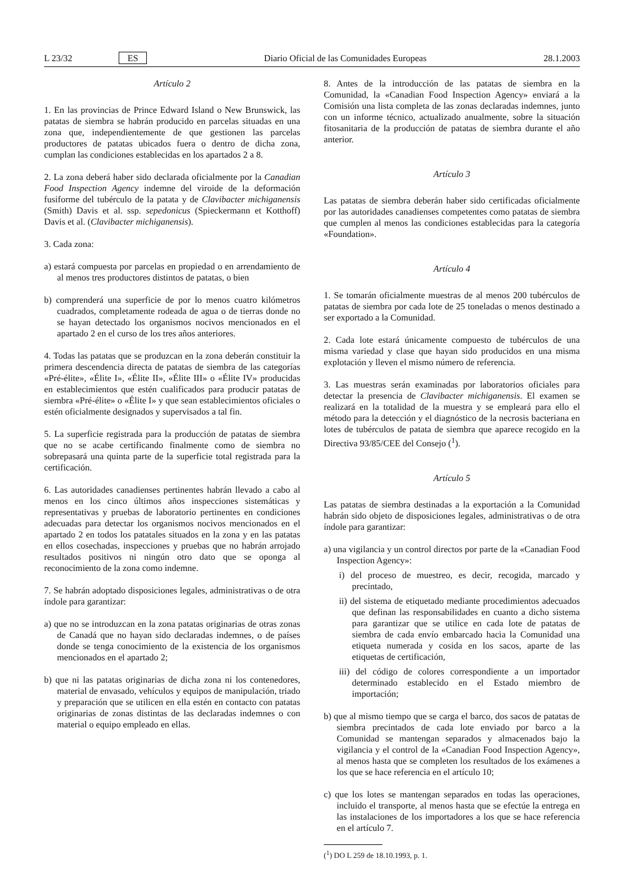L 23/32 ES Diario Oficial de las Comunidades Europeas 28.1.2003
Artículo 2
1. En las provincias de Prince Edward Island o New Brunswick, las patatas de siembra se habrán producido en parcelas situadas en una zona que, independientemente de que gestionen las parcelas productores de patatas ubicados fuera o dentro de dicha zona, cumplan las condiciones establecidas en los apartados 2 a 8.
2. La zona deberá haber sido declarada oficialmente por la Canadian Food Inspection Agency indemne del viroide de la deformación fusiforme del tubérculo de la patata y de Clavibacter michiganensis (Smith) Davis et al. ssp. sepedonicus (Spieckermann et Kotthoff) Davis et al. (Clavibacter michiganensis).
3. Cada zona:
a) estará compuesta por parcelas en propiedad o en arrendamiento de al menos tres productores distintos de patatas, o bien
b) comprenderá una superficie de por lo menos cuatro kilómetros cuadrados, completamente rodeada de agua o de tierras donde no se hayan detectado los organismos nocivos mencionados en el apartado 2 en el curso de los tres años anteriores.
4. Todas las patatas que se produzcan en la zona deberán constituir la primera descendencia directa de patatas de siembra de las categorías «Pré-élite», «Élite I», «Élite II», «Élite III» o «Élite IV» producidas en establecimientos que estén cualificados para producir patatas de siembra «Pré-élite» o «Élite I» y que sean establecimientos oficiales o estén oficialmente designados y supervisados a tal fin.
5. La superficie registrada para la producción de patatas de siembra que no se acabe certificando finalmente como de siembra no sobrepasará una quinta parte de la superficie total registrada para la certificación.
6. Las autoridades canadienses pertinentes habrán llevado a cabo al menos en los cinco últimos años inspecciones sistemáticas y representativas y pruebas de laboratorio pertinentes en condiciones adecuadas para detectar los organismos nocivos mencionados en el apartado 2 en todos los patatales situados en la zona y en las patatas en ellos cosechadas, inspecciones y pruebas que no habrán arrojado resultados positivos ni ningún otro dato que se oponga al reconocimiento de la zona como indemne.
7. Se habrán adoptado disposiciones legales, administrativas o de otra índole para garantizar:
a) que no se introduzcan en la zona patatas originarias de otras zonas de Canadá que no hayan sido declaradas indemnes, o de países donde se tenga conocimiento de la existencia de los organismos mencionados en el apartado 2;
b) que ni las patatas originarias de dicha zona ni los contenedores, material de envasado, vehículos y equipos de manipulación, triado y preparación que se utilicen en ella estén en contacto con patatas originarias de zonas distintas de las declaradas indemnes o con material o equipo empleado en ellas.
8. Antes de la introducción de las patatas de siembra en la Comunidad, la «Canadian Food Inspection Agency» enviará a la Comisión una lista completa de las zonas declaradas indemnes, junto con un informe técnico, actualizado anualmente, sobre la situación fitosanitaria de la producción de patatas de siembra durante el año anterior.
Artículo 3
Las patatas de siembra deberán haber sido certificadas oficialmente por las autoridades canadienses competentes como patatas de siembra que cumplen al menos las condiciones establecidas para la categoría «Foundation».
Artículo 4
1. Se tomarán oficialmente muestras de al menos 200 tubérculos de patatas de siembra por cada lote de 25 toneladas o menos destinado a ser exportado a la Comunidad.
2. Cada lote estará únicamente compuesto de tubérculos de una misma variedad y clase que hayan sido producidos en una misma explotación y lleven el mismo número de referencia.
3. Las muestras serán examinadas por laboratorios oficiales para detectar la presencia de Clavibacter michiganensis. El examen se realizará en la totalidad de la muestra y se empleará para ello el método para la detección y el diagnóstico de la necrosis bacteriana en lotes de tubérculos de patata de siembra que aparece recogido en la Directiva 93/85/CEE del Consejo (<sup>1</sup>).
Artículo 5
Las patatas de siembra destinadas a la exportación a la Comunidad habrán sido objeto de disposiciones legales, administrativas o de otra índole para garantizar:
a) una vigilancia y un control directos por parte de la «Canadian Food Inspection Agency»:
i) del proceso de muestreo, es decir, recogida, marcado y precintado,
ii) del sistema de etiquetado mediante procedimientos adecuados que definan las responsabilidades en cuanto a dicho sistema para garantizar que se utilice en cada lote de patatas de siembra de cada envío embarcado hacia la Comunidad una etiqueta numerada y cosida en los sacos, aparte de las etiquetas de certificación,
iii) del código de colores correspondiente a un importador determinado establecido en el Estado miembro de importación;
b) que al mismo tiempo que se carga el barco, dos sacos de patatas de siembra precintados de cada lote enviado por barco a la Comunidad se mantengan separados y almacenados bajo la vigilancia y el control de la «Canadian Food Inspection Agency», al menos hasta que se completen los resultados de los exámenes a los que se hace referencia en el artículo 10;
c) que los lotes se mantengan separados en todas las operaciones, incluido el transporte, al menos hasta que se efectúe la entrega en las instalaciones de los importadores a los que se hace referencia en el artículo 7.
(<sup>1</sup>) DO L 259 de 18.10.1993, p. 1.